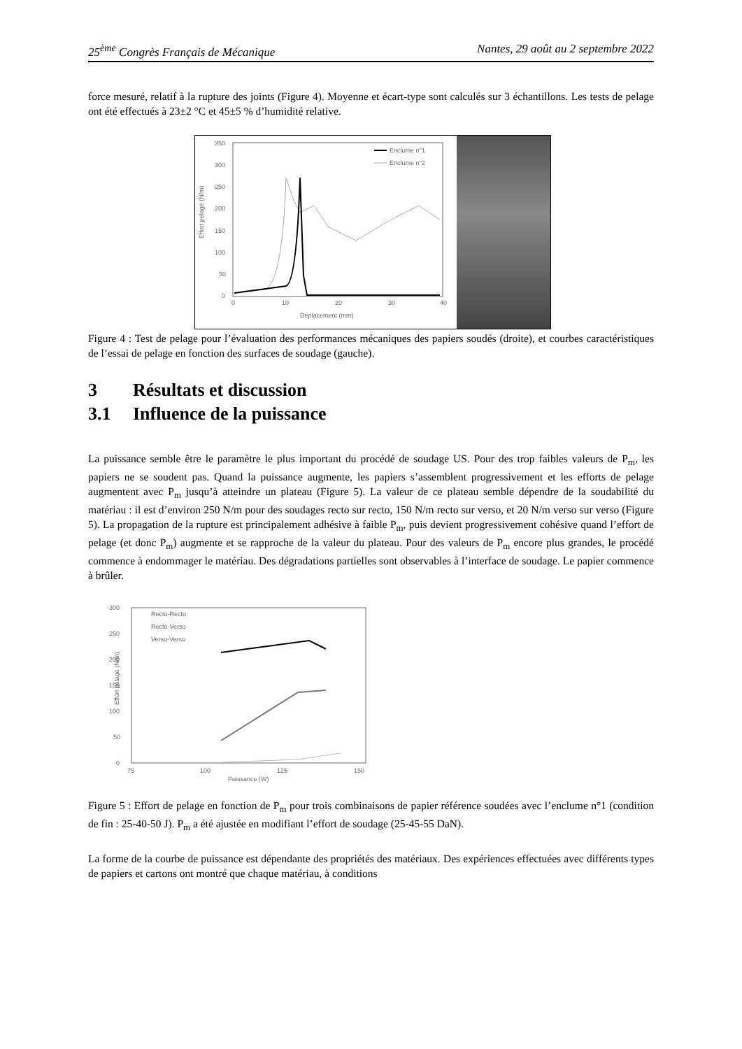25<sup>ème</sup> Congrès Français de Mécanique Nantes, 29 août au 2 septembre 2022
force mesuré, relatif à la rupture des joints (Figure 4). Moyenne et écart-type sont calculés sur 3 échantillons. Les tests de pelage ont été effectués à 23±2 °C et 45±5 % d’humidité relative.
Effort pelage (N/m)
350
300
250
200
150
100
50
0
0
10
20
30
40
Déplacement (mm)
Enclume n°1
Enclume n°2
Figure 4 : Test de pelage pour l’évaluation des performances mécaniques des papiers soudés (droite), et courbes caractéristiques de l’essai de pelage en fonction des surfaces de soudage (gauche).
3 Résultats et discussion
3.1 Influence de la puissance
La puissance semble être le paramètre le plus important du procédé de soudage US. Pour des trop faibles valeurs de P<sub>m</sub>, les papiers ne se soudent pas. Quand la puissance augmente, les papiers s’assemblent progressivement et les efforts de pelage augmentent avec P<sub>m</sub> jusqu’à atteindre un plateau (Figure 5). La valeur de ce plateau semble dépendre de la soudabilité du matériau : il est d’environ 250 N/m pour des soudages recto sur recto, 150 N/m recto sur verso, et 20 N/m verso sur verso (Figure 5). La propagation de la rupture est principalement adhésive à faible P<sub>m</sub>, puis devient progressivement cohésive quand l’effort de pelage (et donc P<sub>m</sub>) augmente et se rapproche de la valeur du plateau. Pour des valeurs de P<sub>m</sub> encore plus grandes, le procédé commence à endommager le matériau. Des dégradations partielles sont observables à l’interface de soudage. Le papier commence à brûler.
Effort pelage (N/m)
300
250
200
150
100
50
0
75
100
125
150
Puissance (W)
Recto-Recto
Recto-Verso
Verso-Verso
Figure 5 : Effort de pelage en fonction de P<sub>m</sub> pour trois combinaisons de papier référence soudées avec l’enclume n°1 (condition de fin : 25-40-50 J). P<sub>m</sub> a été ajustée en modifiant l’effort de soudage (25-45-55 DaN).
La forme de la courbe de puissance est dépendante des propriétés des matériaux. Des expériences effectuées avec différents types de papiers et cartons ont montré que chaque matériau, à conditions